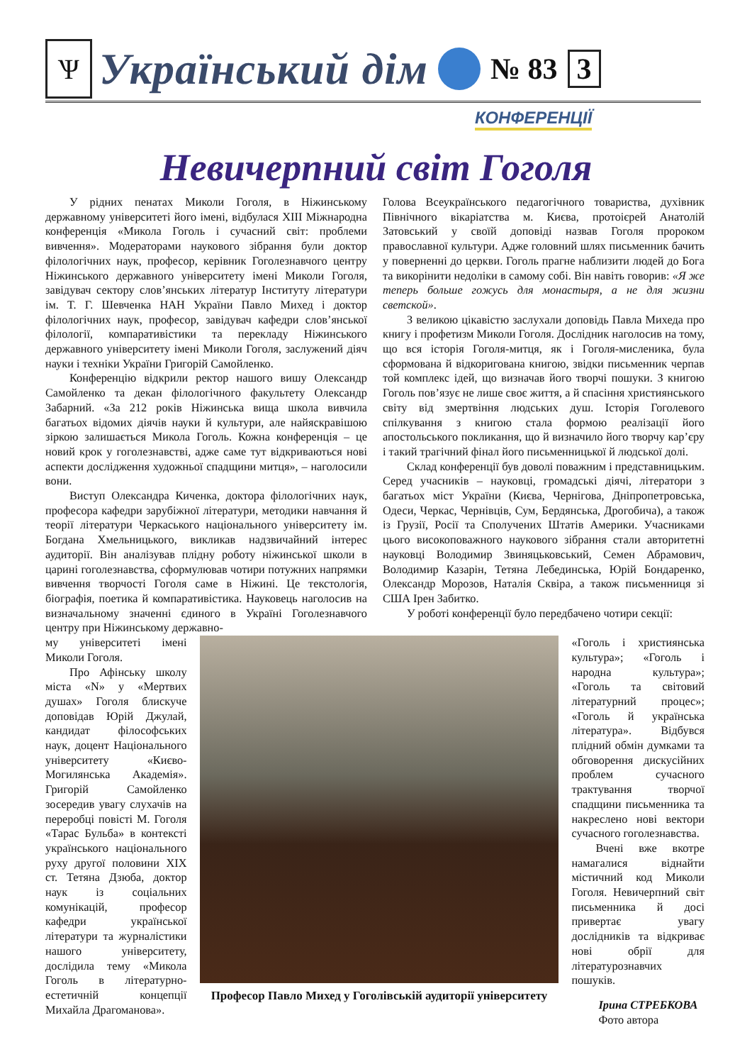Ѱ
Український дім
№ 83 3
КОНФЕРЕНЦІЇ
Невичерпний світ Гоголя
У рідних пенатах Миколи Гоголя, в Ніжинському державному університеті його імені, відбулася XIII Міжнародна конференція «Микола Гоголь і сучасний світ: проблеми вивчення». Модераторами наукового зібрання були доктор філологічних наук, професор, керівник Гоголезнавчого центру Ніжинського державного університету імені Миколи Гоголя, завідувач сектору слов’янських літератур Інституту літератури ім. Т. Г. Шевченка НАН України Павло Михед і доктор філологічних наук, професор, завідувач кафедри слов’янської філології, компаративістики та перекладу Ніжинського державного університету імені Миколи Гоголя, заслужений діяч науки і техніки України Григорій Самойленко.
Конференцію відкрили ректор нашого вишу Олександр Самойленко та декан філологічного факультету Олександр Забарний. «За 212 років Ніжинська вища школа вивчила багатьох відомих діячів науки й культури, але найяскравішою зіркою залишається Микола Гоголь. Кожна конференція – це новий крок у гоголезнавстві, адже саме тут відкриваються нові аспекти дослідження художньої спадщини митця», – наголосили вони.
Виступ Олександра Киченка, доктора філологічних наук, професора кафедри зарубіжної літератури, методики навчання й теорії літератури Черкаського національного університету ім. Богдана Хмельницького, викликав надзвичайний інтерес аудиторії. Він аналізував плідну роботу ніжинської школи в царині гоголезнавства, сформулював чотири потужних напрямки вивчення творчості Гоголя саме в Ніжині. Це текстологія, біографія, поетика й компаративістика. Науковець наголосив на визначальному значенні єдиного в Україні Гоголезнавчого центру при Ніжинському державно-
Голова Всеукраїнського педагогічного товариства, духівник Північного вікаріатства м. Києва, протоієрей Анатолій Затовський у своїй доповіді назвав Гоголя пророком православної культури. Адже головний шлях письменник бачить у поверненні до церкви. Гоголь прагне наблизити людей до Бога та викорінити недоліки в самому собі. Він навіть говорив: «Я же теперь больше гожусь для монастыря, а не для жизни светской».
З великою цікавістю заслухали доповідь Павла Михеда про книгу і профетизм Миколи Гоголя. Дослідник наголосив на тому, що вся історія Гоголя-митця, як і Гоголя-мисленика, була сформована й відкоригована книгою, звідки письменник черпав той комплекс ідей, що визначав його творчі пошуки. З книгою Гоголь пов’язує не лише своє життя, а й спасіння християнського світу від змертвіння людських душ. Історія Гоголевого спілкування з книгою стала формою реалізації його апостольського покликання, що й визначило його творчу кар’єру і такий трагічний фінал його письменницької й людської долі.
Склад конференції був доволі поважним і представницьким. Серед учасників – науковці, громадські діячі, літератори з багатьох міст України (Києва, Чернігова, Дніпропетровська, Одеси, Черкас, Чернівців, Сум, Бердянська, Дрогобича), а також із Грузії, Росії та Сполучених Штатів Америки. Учасниками цього високоповажного наукового зібрання стали авторитетні науковці Володимир Звиняцьковський, Семен Абрамович, Володимир Казарін, Тетяна Лебединська, Юрій Бондаренко, Олександр Морозов, Наталія Сквіра, а також письменниця зі США Ірен Забитко.
У роботі конференції було передбачено чотири секції:
му університеті імені Миколи Гоголя.
Про Афінську школу міста «N» у «Мертвих душах» Гоголя блискуче доповідав Юрій Джулай, кандидат філософських наук, доцент Національного університету «Києво-Могилянська Академія». Григорій Самойленко зосередив увагу слухачів на переробці повісті М. Гоголя «Тарас Бульба» в контексті українського національного руху другої половини XIX ст. Тетяна Дзюба, доктор наук із соціальних комунікацій, професор кафедри української літератури та журналістики нашого університету, дослідила тему «Микола Гоголь в літературно-естетичній концепції Михайла Драгоманова».
Професор Павло Михед у Гоголівській аудиторії університету
«Гоголь і християнська культура»; «Гоголь і народна культура»; «Гоголь та світовий літературний процес»; «Гоголь й українська література». Відбувся плідний обмін думками та обговорення дискусійних проблем сучасного трактування творчої спадщини письменника та накреслено нові вектори сучасного гоголезнавства.
Вчені вже вкотре намагалися віднайти містичний код Миколи Гоголя. Невичерпний світ письменника й досі привертає увагу дослідників та відкриває нові обрії для літературознавчих пошуків.
Ірина СТРЕБКОВА
Фото автора